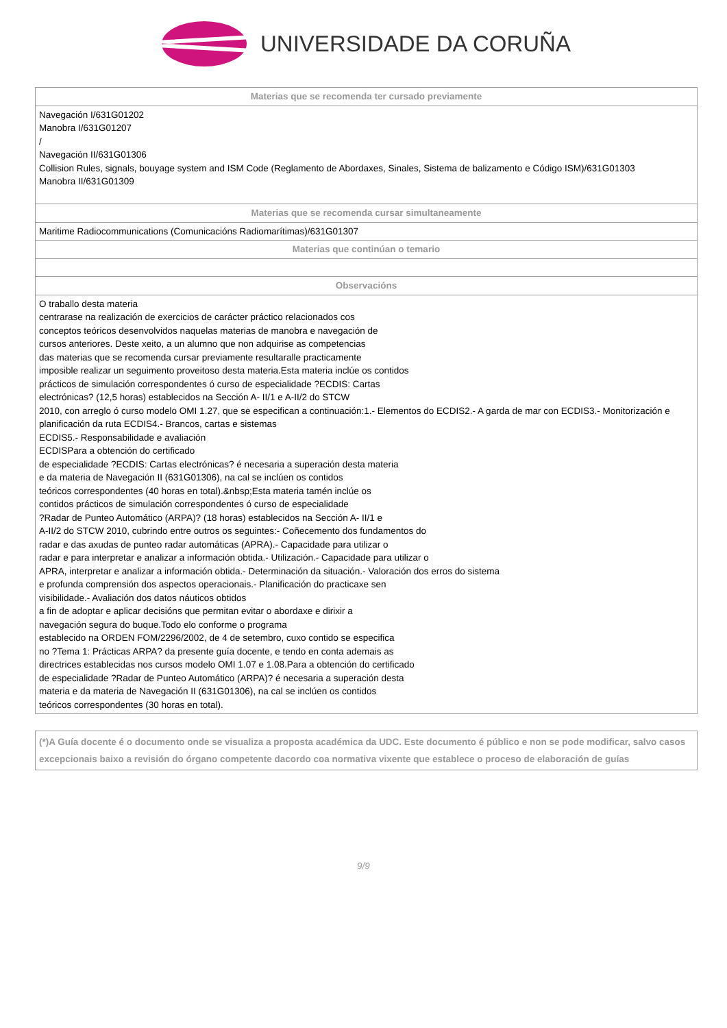UNIVERSIDADE DA CORUÑA
| Materias que se recomenda ter cursado previamente |
| --- |
| Navegación I/631G01202 Manobra I/631G01207 / Navegación II/631G01306 Collision Rules, signals, bouyage system and ISM Code (Reglamento de Abordaxes, Sinales, Sistema de balizamento e Código ISM)/631G01303 Manobra II/631G01309 |
| Materias que se recomenda cursar simultaneamente |
| Maritime Radiocommunications (Comunicacións Radiomarítimas)/631G01307 |
| Materias que continúan o temario |
| Observacións |
| O traballo desta materia centrarase na realización de exercicios de carácter práctico relacionados cos conceptos teóricos desenvolvidos naquelas materias de manobra e navegación de cursos anteriores. Deste xeito, a un alumno que non adquirise as competencias das materias que se recomenda cursar previamente resultaralle practicamente imposible realizar un seguimento proveitoso desta materia.Esta materia inclúe os contidos prácticos de simulación correspondentes ó curso de especialidade ?ECDIS: Cartas electrónicas? (12,5 horas) establecidos na Sección A- II/1 e A-II/2 do STCW 2010, con arreglo ó curso modelo OMI 1.27, que se especifican a continuación:1.- Elementos do ECDIS2.- A garda de mar con ECDIS3.- Monitorización e planificación da ruta ECDIS4.- Brancos, cartas e sistemas ECDIS5.- Responsabilidade e avaliación ECDISPara a obtención do certificado de especialidade ?ECDIS: Cartas electrónicas? é necesaria a superación desta materia e da materia de Navegación II (631G01306), na cal se inclúen os contidos teóricos correspondentes (40 horas en total).&nbsp;Esta materia tamén inclúe os contidos prácticos de simulación correspondentes ó curso de especialidade ?Radar de Punteo Automático (ARPA)? (18 horas) establecidos na Sección A- II/1 e A-II/2 do STCW 2010, cubrindo entre outros os seguintes:- Coñecemento dos fundamentos do radar e das axudas de punteo radar automáticas (APRA).- Capacidade para utilizar o radar e para interpretar e analizar a información obtida.- Utilización.- Capacidade para utilizar o APRA, interpretar e analizar a información obtida.- Determinación da situación.- Valoración dos erros do sistema e profunda comprensión dos aspectos operacionais.- Planificación do practicaxe sen visibilidade.- Avaliación dos datos náuticos obtidos a fin de adoptar e aplicar decisións que permitan evitar o abordaxe e dirixir a navegación segura do buque.Todo elo conforme o programa establecido na ORDEN FOM/2296/2002, de 4 de setembro, cuxo contido se especifica no ?Tema 1: Prácticas ARPA? da presente guía docente, e tendo en conta ademais as directrices establecidas nos cursos modelo OMI 1.07 e 1.08.Para a obtención do certificado de especialidade ?Radar de Punteo Automático (ARPA)? é necesaria a superación desta materia e da materia de Navegación II (631G01306), na cal se inclúen os contidos teóricos correspondentes (30 horas en total). |
(*)A Guía docente é o documento onde se visualiza a proposta académica da UDC. Este documento é público e non se pode modificar, salvo casos excepcionais baixo a revisión do órgano competente dacordo coa normativa vixente que establece o proceso de elaboración de guías
9/9